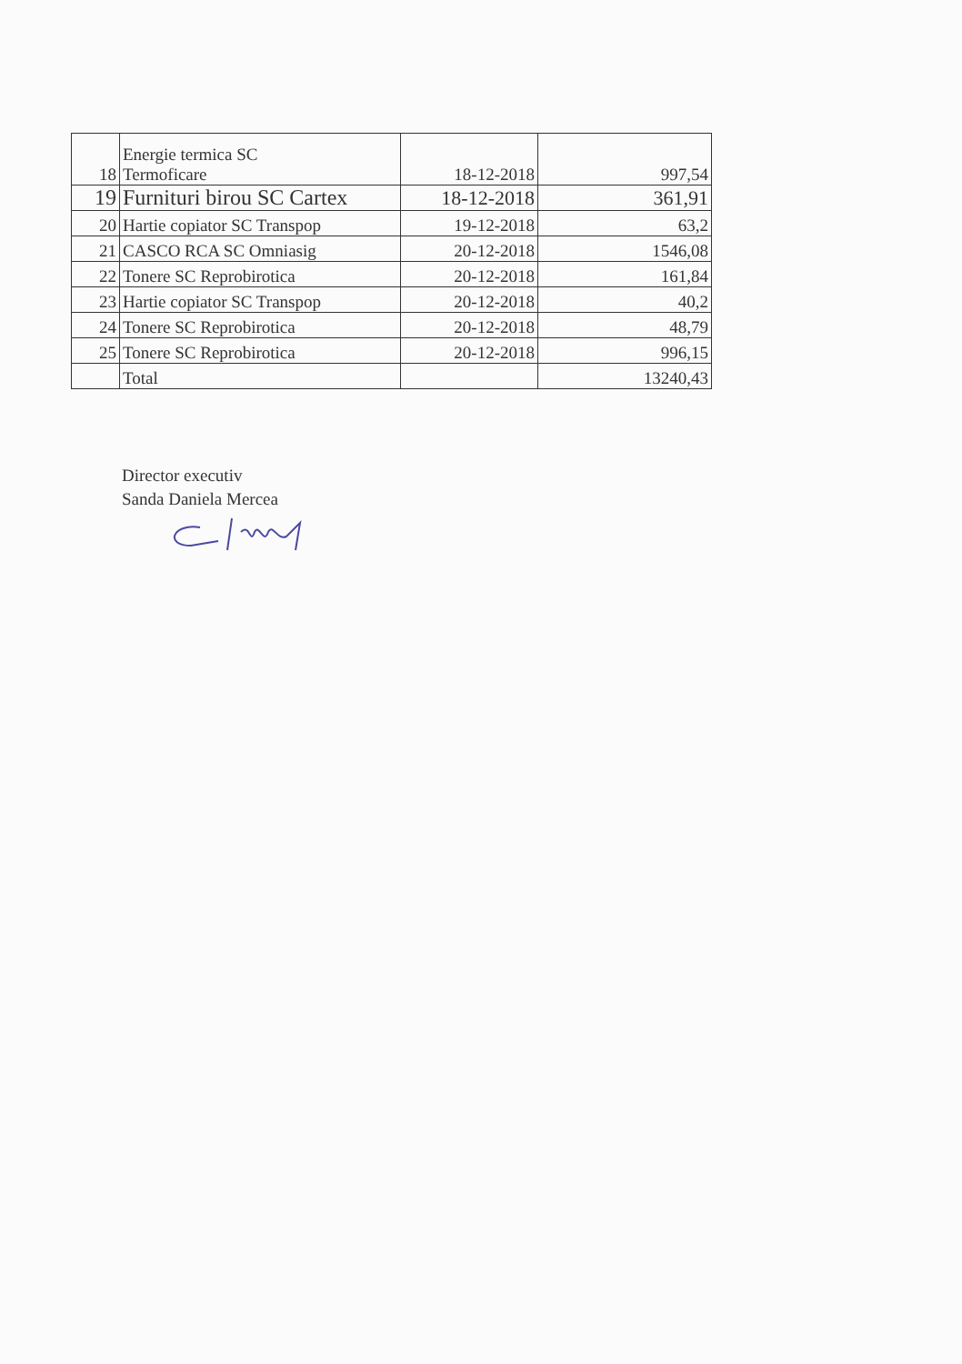| 18 | Energie termica SC Termoficare | 18-12-2018 | 997,54 |
| 19 | Furnituri birou SC Cartex | 18-12-2018 | 361,91 |
| 20 | Hartie copiator SC Transpop | 19-12-2018 | 63,2 |
| 21 | CASCO RCA SC Omniasig | 20-12-2018 | 1546,08 |
| 22 | Tonere SC Reprobirotica | 20-12-2018 | 161,84 |
| 23 | Hartie copiator SC Transpop | 20-12-2018 | 40,2 |
| 24 | Tonere SC Reprobirotica | 20-12-2018 | 48,79 |
| 25 | Tonere SC Reprobirotica | 20-12-2018 | 996,15 |
| | Total | | 13240,43 |
Director executiv
Sanda Daniela Mercea